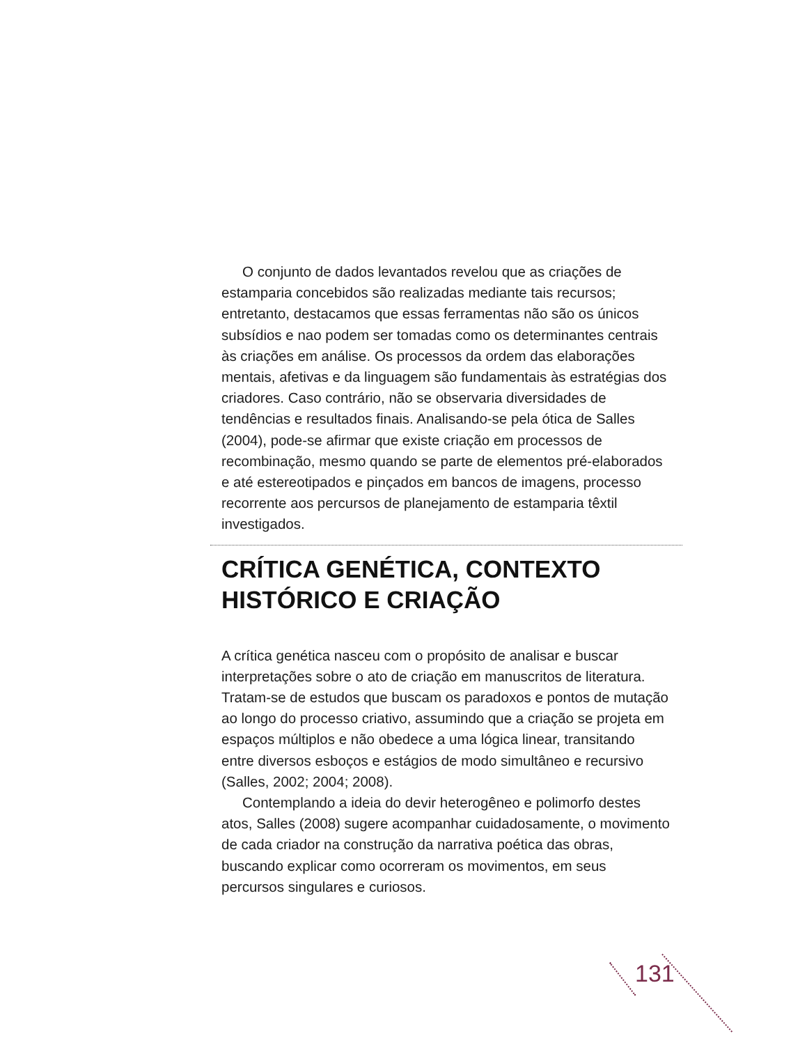O conjunto de dados levantados revelou que as criações de estamparia concebidos são realizadas mediante tais recursos; entretanto, destacamos que essas ferramentas não são os únicos subsídios e nao podem ser tomadas como os determinantes centrais às criações em análise. Os processos da ordem das elaborações mentais, afetivas e da linguagem são fundamentais às estratégias dos criadores. Caso contrário, não se observaria diversidades de tendências e resultados finais. Analisando-se pela ótica de Salles (2004), pode-se afirmar que existe criação em processos de recombinação, mesmo quando se parte de elementos pré-elaborados e até estereotipados e pinçados em bancos de imagens, processo recorrente aos percursos de planejamento de estamparia têxtil investigados.
CRÍTICA GENÉTICA, CONTEXTO HISTÓRICO E CRIAÇÃO
A crítica genética nasceu com o propósito de analisar e buscar interpretações sobre o ato de criação em manuscritos de literatura. Tratam-se de estudos que buscam os paradoxos e pontos de mutação ao longo do processo criativo, assumindo que a criação se projeta em espaços múltiplos e não obedece a uma lógica linear, transitando entre diversos esboços e estágios de modo simultâneo e recursivo (Salles, 2002; 2004; 2008).
Contemplando a ideia do devir heterogêneo e polimorfo destes atos, Salles (2008) sugere acompanhar cuidadosamente, o movimento de cada criador na construção da narrativa poética das obras, buscando explicar como ocorreram os movimentos, em seus percursos singulares e curiosos.
131